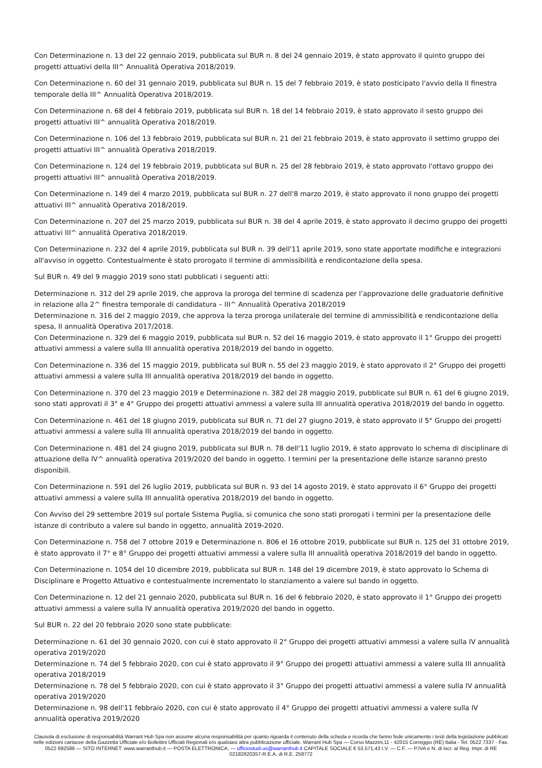Con Determinazione n. 13 del 22 gennaio 2019, pubblicata sul BUR n. 8 del 24 gennaio 2019, è stato approvato il quinto gruppo dei progetti attuativi della III^ Annualità Operativa 2018/2019.
Con Determinazione n. 60 del 31 gennaio 2019, pubblicata sul BUR n. 15 del 7 febbraio 2019, è stato posticipato l'avvio della II finestra temporale della III^ Annualità Operativa 2018/2019.
Con Determinazione n. 68 del 4 febbraio 2019, pubblicata sul BUR n. 18 del 14 febbraio 2019, è stato approvato il sesto gruppo dei progetti attuativi III^ annualità Operativa 2018/2019.
Con Determinazione n. 106 del 13 febbraio 2019, pubblicata sul BUR n. 21 del 21 febbraio 2019, è stato approvato il settimo gruppo dei progetti attuativi III^ annualità Operativa 2018/2019.
Con Determinazione n. 124 del 19 febbraio 2019, pubblicata sul BUR n. 25 del 28 febbraio 2019, è stato approvato l'ottavo gruppo dei progetti attuativi III^ annualità Operativa 2018/2019.
Con Determinazione n. 149 del 4 marzo 2019, pubblicata sul BUR n. 27 dell'8 marzo 2019, è stato approvato il nono gruppo dei progetti attuativi III^ annualità Operativa 2018/2019.
Con Determinazione n. 207 del 25 marzo 2019, pubblicata sul BUR n. 38 del 4 aprile 2019, è stato approvato il decimo gruppo dei progetti attuativi III^ annualità Operativa 2018/2019.
Con Determinazione n. 232 del 4 aprile 2019, pubblicata sul BUR n. 39 dell'11 aprile 2019, sono state apportate modifiche e integrazioni all'avviso in oggetto. Contestualmente è stato prorogato il termine di ammissibilità e rendicontazione della spesa.
Sul BUR n. 49 del 9 maggio 2019 sono stati pubblicati i seguenti atti:
Determinazione n. 312 del 29 aprile 2019, che approva la proroga del termine di scadenza per l’approvazione delle graduatorie definitive in relazione alla 2^ finestra temporale di candidatura – III^ Annualità Operativa 2018/2019
Determinazione n. 316 del 2 maggio 2019, che approva la terza proroga unilaterale del termine di ammissibilità e rendicontazione della spesa, II annualità Operativa 2017/2018.
Con Determinazione n. 329 del 6 maggio 2019, pubblicata sul BUR n. 52 del 16 maggio 2019, è stato approvato il 1° Gruppo dei progetti attuativi ammessi a valere sulla III annualità operativa 2018/2019 del bando in oggetto.
Con Determinazione n. 336 del 15 maggio 2019, pubblicata sul BUR n. 55 del 23 maggio 2019, è stato approvato il 2° Gruppo dei progetti attuativi ammessi a valere sulla III annualità operativa 2018/2019 del bando in oggetto.
Con Determinazione n. 370 del 23 maggio 2019 e Determinazione n. 382 del 28 maggio 2019, pubblicate sul BUR n. 61 del 6 giugno 2019, sono stati approvati il 3° e 4° Gruppo dei progetti attuativi ammessi a valere sulla III annualità operativa 2018/2019 del bando in oggetto.
Con Determinazione n. 461 del 18 giugno 2019, pubblicata sul BUR n. 71 del 27 giugno 2019, è stato approvato il 5° Gruppo dei progetti attuativi ammessi a valere sulla III annualità operativa 2018/2019 del bando in oggetto.
Con Determinazione n. 481 del 24 giugno 2019, pubblicata sul BUR n. 78 dell'11 luglio 2019, è stato approvato lo schema di disciplinare di attuazione della IV^ annualità operativa 2019/2020 del bando in oggetto. I termini per la presentazione delle istanze saranno presto disponibili.
Con Determinazione n. 591 del 26 luglio 2019, pubblicata sul BUR n. 93 del 14 agosto 2019, è stato approvato il 6° Gruppo dei progetti attuativi ammessi a valere sulla III annualità operativa 2018/2019 del bando in oggetto.
Con Avviso del 29 settembre 2019 sul portale Sistema Puglia, si comunica che sono stati prorogati i termini per la presentazione delle istanze di contributo a valere sul bando in oggetto, annualità 2019-2020.
Con Determinazione n. 758 del 7 ottobre 2019 e Determinazione n. 806 el 16 ottobre 2019, pubblicate sul BUR n. 125 del 31 ottobre 2019, è stato approvato il 7° e 8° Gruppo dei progetti attuativi ammessi a valere sulla III annualità operativa 2018/2019 del bando in oggetto.
Con Determinazione n. 1054 del 10 dicembre 2019, pubblicata sul BUR n. 148 del 19 dicembre 2019, è stato approvato lo Schema di Disciplinare e Progetto Attuativo e contestualmente incrementato lo stanziamento a valere sul bando in oggetto.
Con Determinazione n. 12 del 21 gennaio 2020, pubblicata sul BUR n. 16 del 6 febbraio 2020, è stato approvato il 1° Gruppo dei progetti attuativi ammessi a valere sulla IV annualità operativa 2019/2020 del bando in oggetto.
Sul BUR n. 22 del 20 febbraio 2020 sono state pubblicate:
Determinazione n. 61 del 30 gennaio 2020, con cui è stato approvato il 2° Gruppo dei progetti attuativi ammessi a valere sulla IV annualità operativa 2019/2020
Determinazione n. 74 del 5 febbraio 2020, con cui è stato approvato il 9° Gruppo dei progetti attuativi ammessi a valere sulla III annualità operativa 2018/2019
Determinazione n. 78 del 5 febbraio 2020, con cui è stato approvato il 3° Gruppo dei progetti attuativi ammessi a valere sulla IV annualità operativa 2019/2020
Determinazione n. 98 dell'11 febbraio 2020, con cui è stato approvato il 4° Gruppo dei progetti attuativi ammessi a valere sulla IV annualità operativa 2019/2020
Clausola di esclusione di responsabilità Warrant Hub Spa non assume alcuna responsabilità per quanto riguarda il contenuto della scheda e ricorda che fanno fede unicamente i testi della legislazione pubblicati nelle edizioni cartacee della Gazzetta Ufficiale e/o Bollettini Ufficiali Regionali e/o qualsiasi altra pubblicazione ufficiale. Warrant Hub Spa — Corso Mazzini,11 - 42015 Correggio (RE) Italia - Tel. 0522 7337 - Fax. 0522 692586 — SITO INTERNET: www.warranthub.it — POSTA ELETTRONICA: — ufficiostudi.us@warranthub.it CAPITALE SOCIALE € 53.571,43 I.V. — C.F. — P.IVA e N. di Iscr. al Reg. Impr. di RE 02182620357-R.E.A. di R.E. 258772